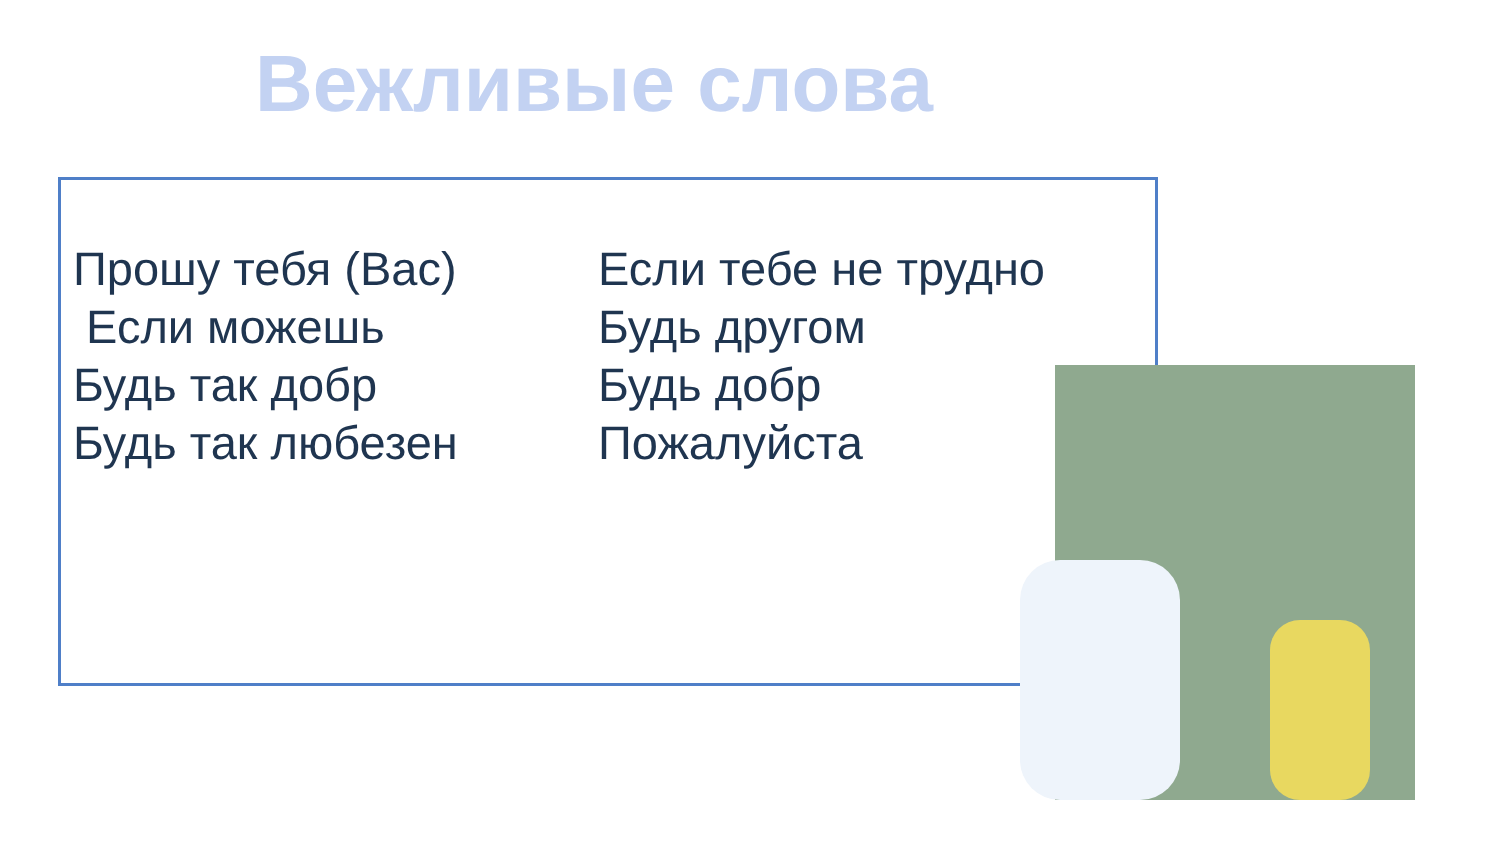Вежливые слова
Прошу тебя (Вас)
Если можешь
Будь так добр
Будь так любезен
Если тебе не трудно
Будь другом
Будь добр
Пожалуйста